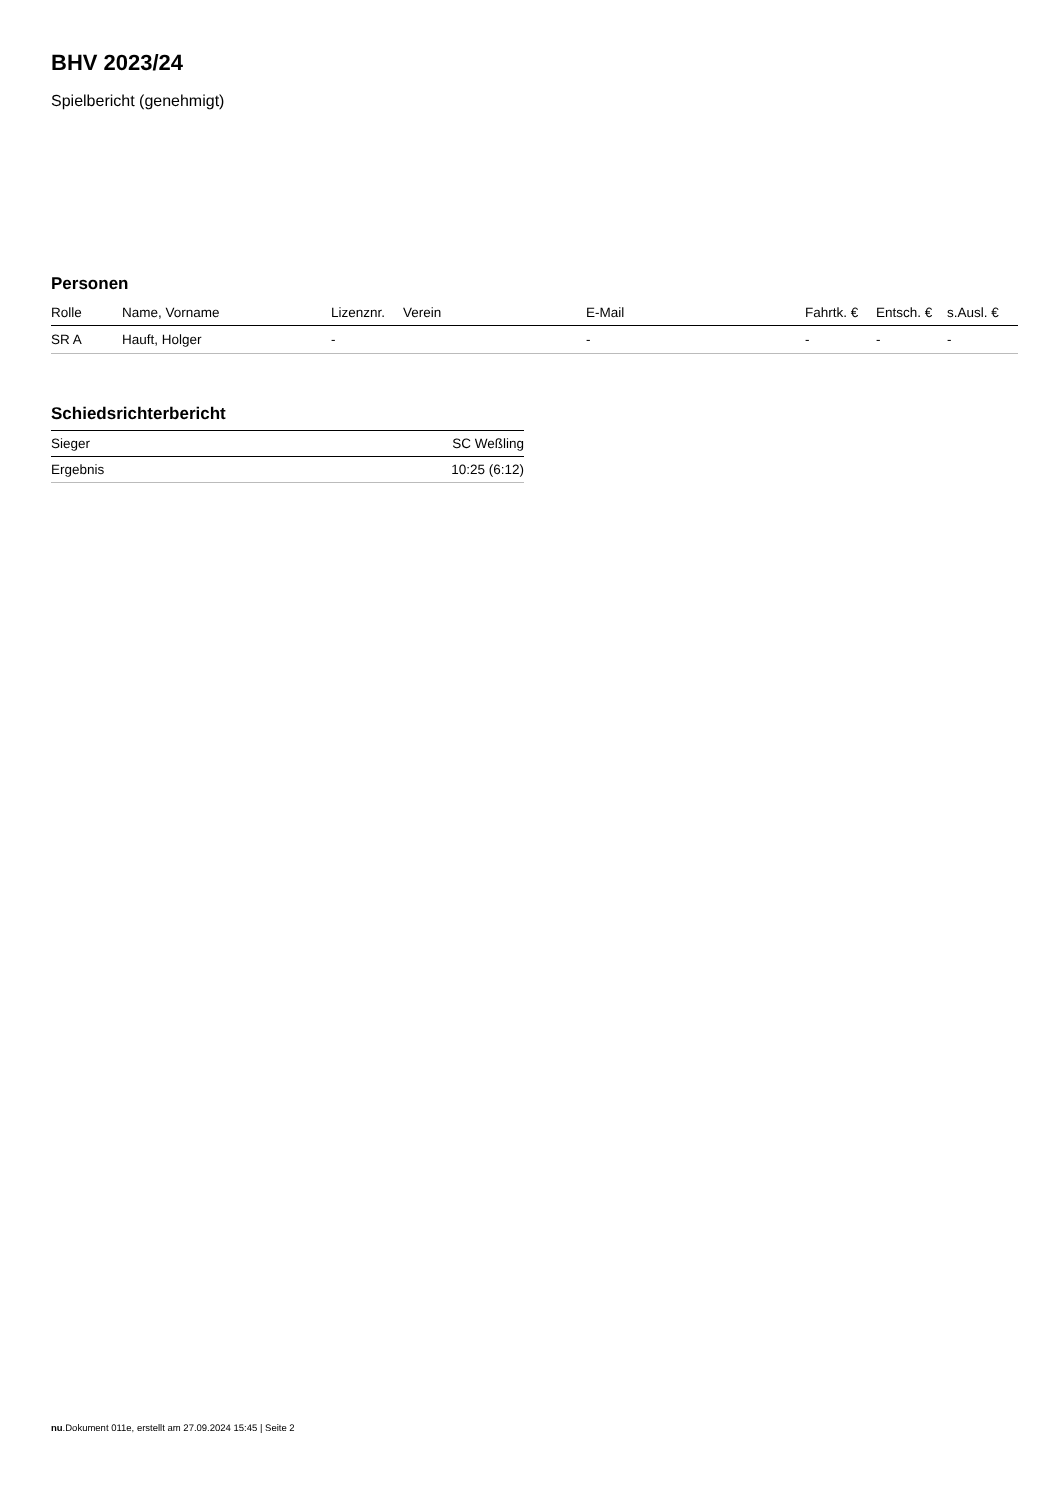BHV 2023/24
Spielbericht (genehmigt)
Personen
| Rolle | Name, Vorname | Lizenznr. | Verein | E-Mail | Fahrtk. € | Entsch. € | s.Ausl. € |
| --- | --- | --- | --- | --- | --- | --- | --- |
| SR A | Hauft, Holger | - | | - | - | - | - |
Schiedsrichterbericht
| Sieger | SC Weßling |
| Ergebnis | 10:25 (6:12) |
nu.Dokument 011e, erstellt am 27.09.2024 15:45 | Seite 2